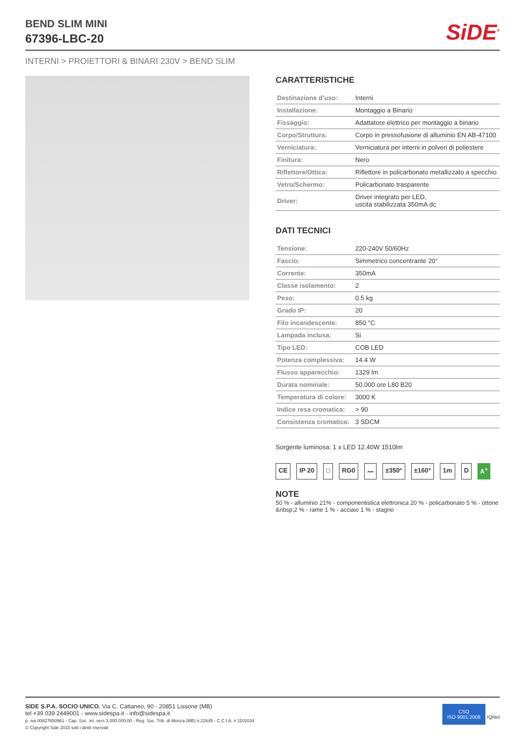BEND SLIM MINI
67396-LBC-20
SiDE<sup>®</sup>
INTERNI > PROIETTORI & BINARI 230V > BEND SLIM
CARATTERISTICHE
| Destinazione d’uso: | Interni |
| Installazione: | Montaggio a Binario |
| Fissaggio: | Adattatore elettrico per montaggio a binario |
| Corpo/Struttura: | Corpo in pressofusione di alluminio EN AB-47100 |
| Verniciatura: | Verniciatura per interni in polveri di poliestere |
| Finitura: | Nero |
| Riflettore/Ottica: | Riflettore in policarbonato metallizzato a specchio |
| Vetro/Schermo: | Policarbonato trasparente |
| Driver: | Driver integrato per LED, uscita stabilizzata 350mA dc |
DATI TECNICI
| Tensione: | 220-240V 50/60Hz |
| Fascio: | Simmetrico concentrante 20° |
| Corrente: | 350mA |
| Classe isolamento: | 2 |
| Peso: | 0.5 kg |
| Grado IP: | 20 |
| Filo incandescente: | 850 °C |
| Lampada inclusa: | Si |
| Tipo LED: | COB LED |
| Potenza complessiva: | 14.4 W |
| Flusso apparecchio: | 1329 lm |
| Durata nominale: | 50.000 ore L80 B20 |
| Temperatura di colore: | 3000 K |
| Indice resa cromatica: | > 90 |
| Consistenza cromatica: | 3 SDCM |
Sorgente luminosa: 1 x LED 12.40W 1510lm
CE IP 20 □ RG0 〰 ±350° ±160° 1m D A<sup>+</sup>
NOTE
50 % - alluminio 21% - componentistica elettronica 20 % - policarbonato 5 % - ottone &nbsp;2 % - rame 1 % - acciaio 1 % - stagno
SIDE S.P.A. SOCIO UNICO. Via C. Cattaneo, 90 - 20851 Lissone (MB)
tel +39 039 2449001 - www.sidespa.it - info@sidespa.it
p. iva 00827650961 - Cap. Soc. int. vers 3.000.000,00 - Reg. Soc. Trib. di Monza (MB) n.22645 - C.C.I.A. n 1102034
© Copyright Side 2010 tutti i diritti riservati
CSQ
ISO 9001:2008 IQNet